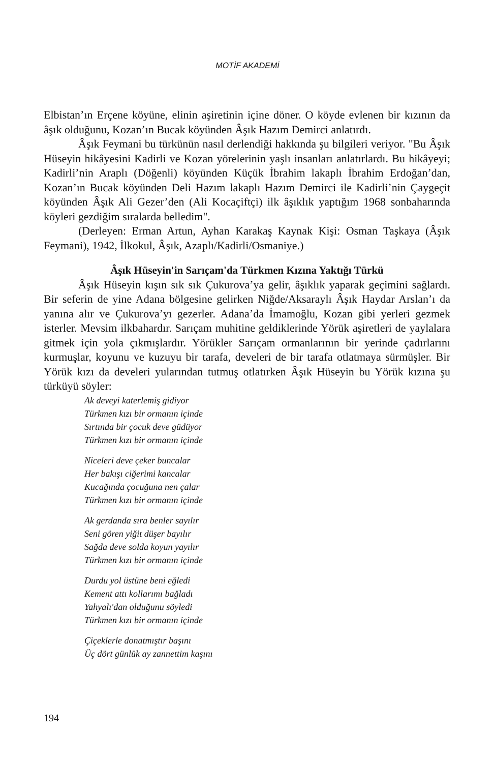MOTİF AKADEMİ
Elbistan’ın Erçene köyüne, elinin aşiretinin içine döner. O köyde evlenen bir kızının da âşık olduğunu, Kozan’ın Bucak köyünden Âşık Hazım Demirci anlatırdı.
Âşık Feymani bu türkünün nasıl derlendiği hakkında şu bilgileri veriyor. "Bu Âşık Hüseyin hikâyesini Kadirli ve Kozan yörelerinin yaşlı insanları anlatırlardı. Bu hikâyeyi; Kadirli’nin Araplı (Döğenli) köyünden Küçük İbrahim lakaplı İbrahim Erdoğan’dan, Kozan’ın Bucak köyünden Deli Hazım lakaplı Hazım Demirci ile Kadirli’nin Çaygeçit köyünden Âşık Ali Gezer’den (Ali Kocaçiftçi) ilk âşıklık yaptığım 1968 sonbaharında köyleri gezdiğim sıralarda belledim".
(Derleyen: Erman Artun, Ayhan Karakaş Kaynak Kişi: Osman Taşkaya (Âşık Feymani), 1942, İlkokul, Âşık, Azaplı/Kadirli/Osmaniye.)
Âşık Hüseyin'in Sarıçam'da Türkmen Kızına Yaktığı Türkü
Âşık Hüseyin kışın sık sık Çukurova’ya gelir, âşıklık yaparak geçimini sağlardı. Bir seferin de yine Adana bölgesine gelirken Niğde/Aksaraylı Âşık Haydar Arslan’ı da yanına alır ve Çukurova’yı gezerler. Adana’da İmamoğlu, Kozan gibi yerleri gezmek isterler. Mevsim ilkbahardır. Sarıçam muhitine geldiklerinde Yörük aşiretleri de yaylalara gitmek için yola çıkmışlardır. Yörükler Sarıçam ormanlarının bir yerinde çadırlarını kurmuşlar, koyunu ve kuzuyu bir tarafa, develeri de bir tarafa otlatmaya sürmüşler. Bir Yörük kızı da develeri yularından tutmuş otlatırken Âşık Hüseyin bu Yörük kızına şu türküyü söyler:
Ak deveyi katerlemiş gidiyor
Türkmen kızı bir ormanın içinde
Sırtında bir çocuk deve güdüyor
Türkmen kızı bir ormanın içinde
Niceleri deve çeker buncalar
Her bakışı ciğerimi kancalar
Kucağında çocuğuna nen çalar
Türkmen kızı bir ormanın içinde
Ak gerdanda sıra benler sayılır
Seni gören yiğit düşer bayılır
Sağda deve solda koyun yayılır
Türkmen kızı bir ormanın içinde
Durdu yol üstüne beni eğledi
Kement attı kollarımı bağladı
Yahyalı'dan olduğunu söyledi
Türkmen kızı bir ormanın içinde
Çiçeklerle donatmıştır başını
Üç dört günlük ay zannettim kaşını
194